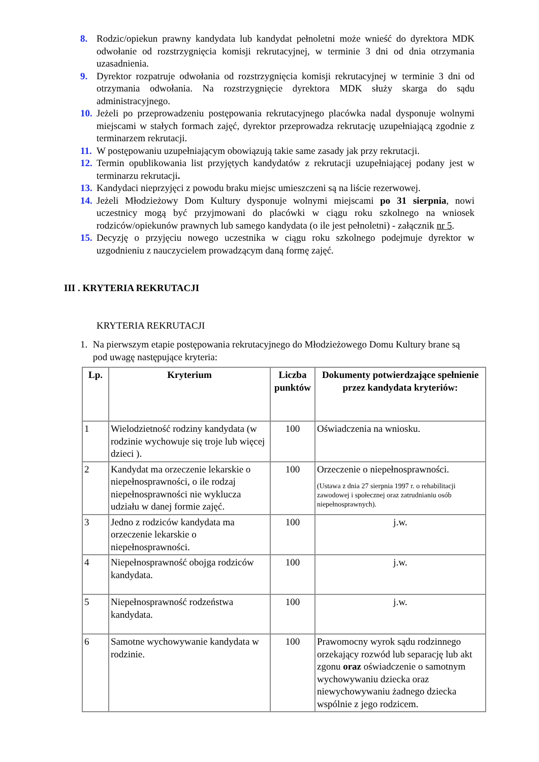8. Rodzic/opiekun prawny kandydata lub kandydat pełnoletni może wnieść do dyrektora MDK odwołanie od rozstrzygnięcia komisji rekrutacyjnej, w terminie 3 dni od dnia otrzymania uzasadnienia.
9. Dyrektor rozpatruje odwołania od rozstrzygnięcia komisji rekrutacyjnej w terminie 3 dni od otrzymania odwołania. Na rozstrzygnięcie dyrektora MDK służy skarga do sądu administracyjnego.
10. Jeżeli po przeprowadzeniu postępowania rekrutacyjnego placówka nadal dysponuje wolnymi miejscami w stałych formach zajęć, dyrektor przeprowadza rekrutację uzupełniającą zgodnie z terminarzem rekrutacji.
11. W postępowaniu uzupełniającym obowiązują takie same zasady jak przy rekrutacji.
12. Termin opublikowania list przyjętych kandydatów z rekrutacji uzupełniającej podany jest w terminarzu rekrutacji.
13. Kandydaci nieprzyjęci z powodu braku miejsc umieszczeni są na liście rezerwowej.
14. Jeżeli Młodzieżowy Dom Kultury dysponuje wolnymi miejscami po 31 sierpnia, nowi uczestnicy mogą być przyjmowani do placówki w ciągu roku szkolnego na wniosek rodziców/opiekunów prawnych lub samego kandydata (o ile jest pełnoletni) - załącznik nr 5.
15. Decyzję o przyjęciu nowego uczestnika w ciągu roku szkolnego podejmuje dyrektor w uzgodnieniu z nauczycielem prowadzącym daną formę zajęć.
III . KRYTERIA REKRUTACJI
KRYTERIA REKRUTACJI
1. Na pierwszym etapie postępowania rekrutacyjnego do Młodzieżowego Domu Kultury brane są pod uwagę następujące kryteria:
| Lp. | Kryterium | Liczba punktów | Dokumenty potwierdzające spełnienie przez kandydata kryteriów: |
| --- | --- | --- | --- |
| 1 | Wielodzietność rodziny kandydata (w rodzinie wychowuje się troje lub więcej dzieci ). | 100 | Oświadczenia na wniosku. |
| 2 | Kandydat ma orzeczenie lekarskie o niepełnosprawności, o ile rodzaj niepełnosprawności nie wyklucza udziału w danej formie zajęć. | 100 | Orzeczenie o niepełnosprawności. (Ustawa z dnia 27 sierpnia 1997 r. o rehabilitacji zawodowej i społecznej oraz zatrudnianiu osób niepełnosprawnych). |
| 3 | Jedno z rodziców kandydata ma orzeczenie lekarskie o niepełnosprawności. | 100 | j.w. |
| 4 | Niepełnosprawność obojga rodziców kandydata. | 100 | j.w. |
| 5 | Niepełnosprawność rodzeństwa kandydata. | 100 | j.w. |
| 6 | Samotne wychowywanie kandydata w rodzinie. | 100 | Prawomocny wyrok sądu rodzinnego orzekający rozwód lub separację lub akt zgonu oraz oświadczenie o samotnym wychowywaniu dziecka oraz niewychowywaniu żadnego dziecka wspólnie z jego rodzicem. |